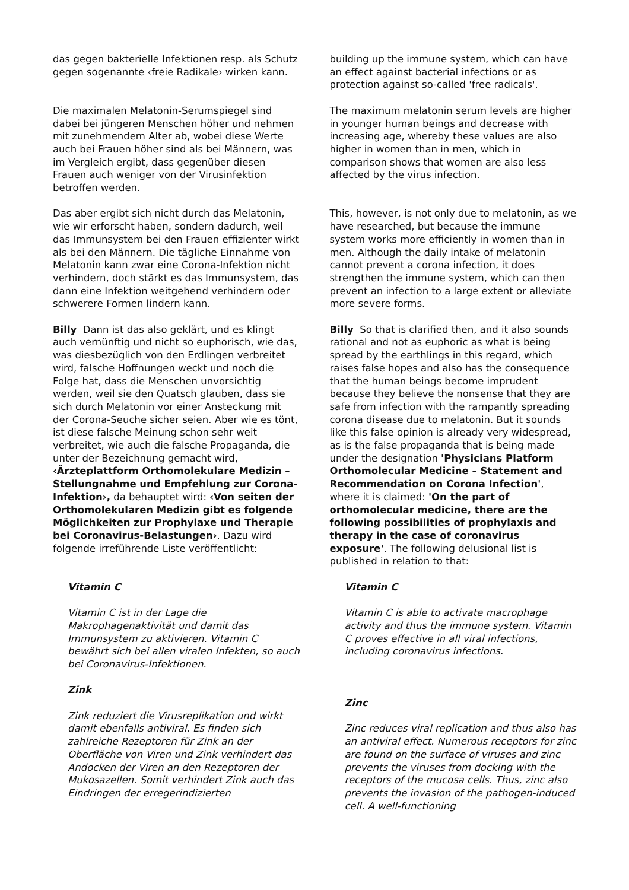das gegen bakterielle Infektionen resp. als Schutz gegen sogenannte ‹freie Radikale› wirken kann.
building up the immune system, which can have an effect against bacterial infections or as protection against so-called 'free radicals'.
Die maximalen Melatonin-Serumspiegel sind dabei bei jüngeren Menschen höher und nehmen mit zunehmendem Alter ab, wobei diese Werte auch bei Frauen höher sind als bei Männern, was im Vergleich ergibt, dass gegenüber diesen Frauen auch weniger von der Virusinfektion betroffen werden.
The maximum melatonin serum levels are higher in younger human beings and decrease with increasing age, whereby these values are also higher in women than in men, which in comparison shows that women are also less affected by the virus infection.
Das aber ergibt sich nicht durch das Melatonin, wie wir erforscht haben, sondern dadurch, weil das Immunsystem bei den Frauen effizienter wirkt als bei den Männern. Die tägliche Einnahme von Melatonin kann zwar eine Corona-Infektion nicht verhindern, doch stärkt es das Immunsystem, das dann eine Infektion weitgehend verhindern oder schwerere Formen lindern kann.
This, however, is not only due to melatonin, as we have researched, but because the immune system works more efficiently in women than in men. Although the daily intake of melatonin cannot prevent a corona infection, it does strengthen the immune system, which can then prevent an infection to a large extent or alleviate more severe forms.
Billy Dann ist das also geklärt, und es klingt auch vernünftig und nicht so euphorisch, wie das, was diesbezüglich von den Erdlingen verbreitet wird, falsche Hoffnungen weckt und noch die Folge hat, dass die Menschen unvorsichtig werden, weil sie den Quatsch glauben, dass sie sich durch Melatonin vor einer Ansteckung mit der Corona-Seuche sicher seien. Aber wie es tönt, ist diese falsche Meinung schon sehr weit verbreitet, wie auch die falsche Propaganda, die unter der Bezeichnung gemacht wird, ‹Ärzteplattform Orthomolekulare Medizin – Stellungnahme und Empfehlung zur Corona-Infektion›, da behauptet wird: ‹Von seiten der Orthomolekularen Medizin gibt es folgende Möglichkeiten zur Prophylaxe und Therapie bei Coronavirus-Belastungen›. Dazu wird folgende irreführende Liste veröffentlicht:
Billy So that is clarified then, and it also sounds rational and not as euphoric as what is being spread by the earthlings in this regard, which raises false hopes and also has the consequence that the human beings become imprudent because they believe the nonsense that they are safe from infection with the rampantly spreading corona disease due to melatonin. But it sounds like this false opinion is already very widespread, as is the false propaganda that is being made under the designation 'Physicians Platform Orthomolecular Medicine – Statement and Recommendation on Corona Infection', where it is claimed: 'On the part of orthomolecular medicine, there are the following possibilities of prophylaxis and therapy in the case of coronavirus exposure'. The following delusional list is published in relation to that:
Vitamin C
Vitamin C ist in der Lage die Makrophagenaktivität und damit das Immunsystem zu aktivieren. Vitamin C bewährt sich bei allen viralen Infekten, so auch bei Coronavirus-Infektionen.
Zink
Zink reduziert die Virusreplikation und wirkt damit ebenfalls antiviral. Es finden sich zahlreiche Rezeptoren für Zink an der Oberfläche von Viren und Zink verhindert das Andocken der Viren an den Rezeptoren der Mukosazellen. Somit verhindert Zink auch das Eindringen der erregerindizierten
Vitamin C
Vitamin C is able to activate macrophage activity and thus the immune system. Vitamin C proves effective in all viral infections, including coronavirus infections.
Zinc
Zinc reduces viral replication and thus also has an antiviral effect. Numerous receptors for zinc are found on the surface of viruses and zinc prevents the viruses from docking with the receptors of the mucosa cells. Thus, zinc also prevents the invasion of the pathogen-induced cell. A well-functioning